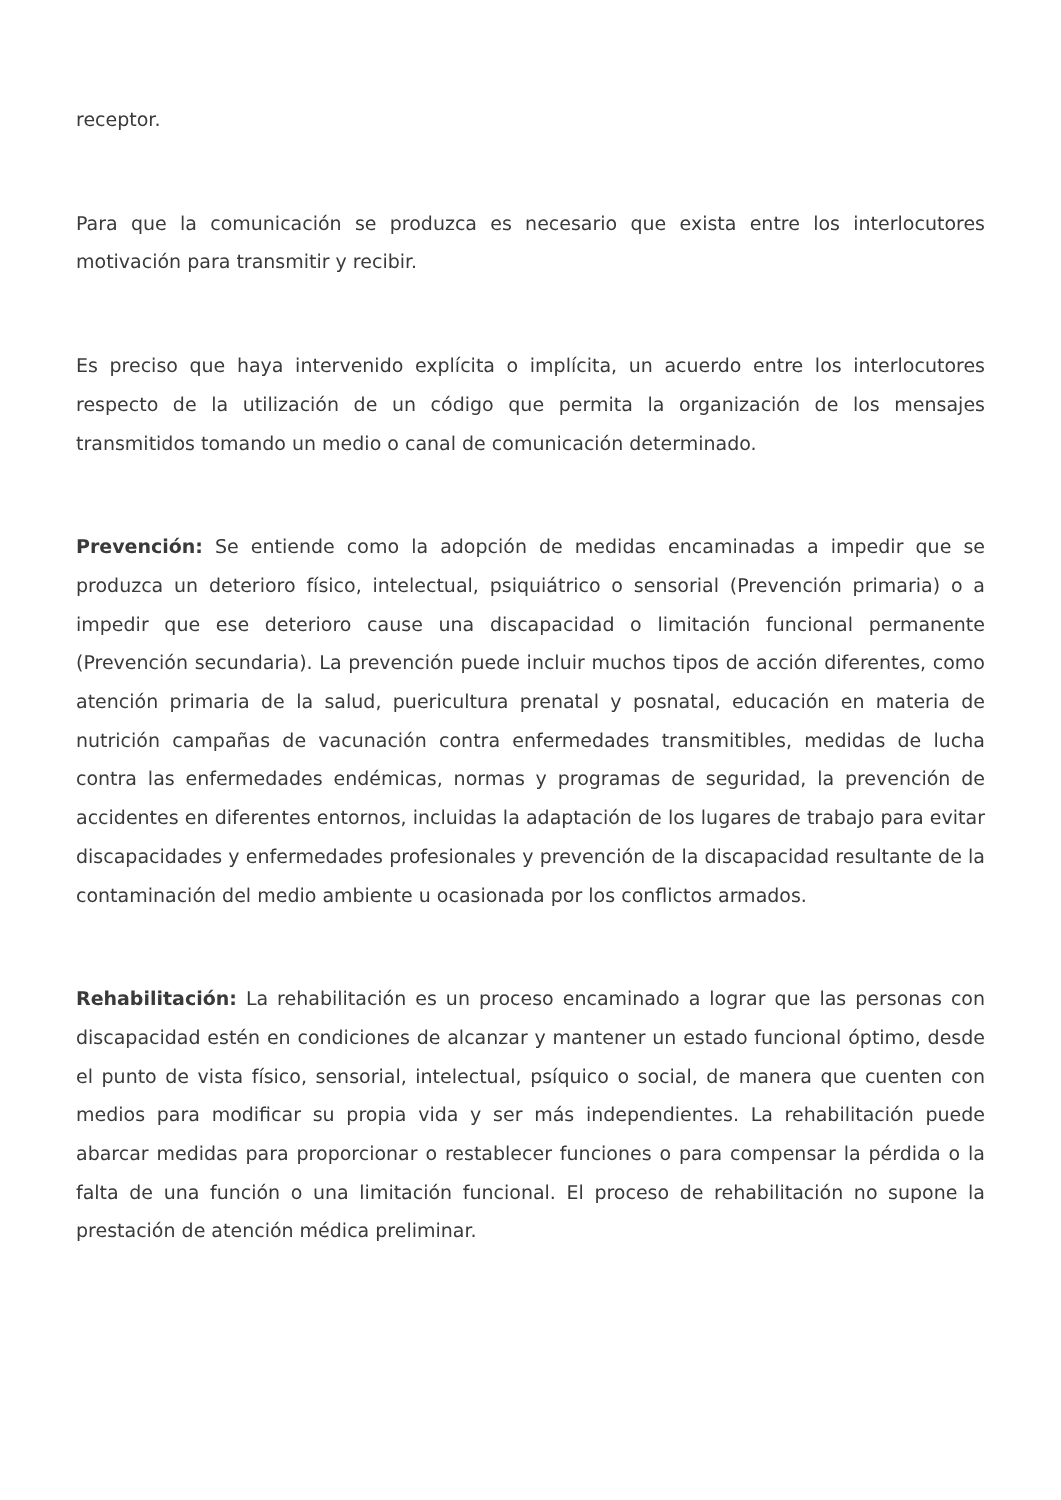receptor.
Para que la comunicación se produzca es necesario que exista entre los interlocutores motivación para transmitir y recibir.
Es preciso que haya intervenido explícita o implícita, un acuerdo entre los interlocutores respecto de la utilización de un código que permita la organización de los mensajes transmitidos tomando un medio o canal de comunicación determinado.
Prevención: Se entiende como la adopción de medidas encaminadas a impedir que se produzca un deterioro físico, intelectual, psiquiátrico o sensorial (Prevención primaria) o a impedir que ese deterioro cause una discapacidad o limitación funcional permanente (Prevención secundaria). La prevención puede incluir muchos tipos de acción diferentes, como atención primaria de la salud, puericultura prenatal y posnatal, educación en materia de nutrición campañas de vacunación contra enfermedades transmitibles, medidas de lucha contra las enfermedades endémicas, normas y programas de seguridad, la prevención de accidentes en diferentes entornos, incluidas la adaptación de los lugares de trabajo para evitar discapacidades y enfermedades profesionales y prevención de la discapacidad resultante de la contaminación del medio ambiente u ocasionada por los conflictos armados.
Rehabilitación: La rehabilitación es un proceso encaminado a lograr que las personas con discapacidad estén en condiciones de alcanzar y mantener un estado funcional óptimo, desde el punto de vista físico, sensorial, intelectual, psíquico o social, de manera que cuenten con medios para modificar su propia vida y ser más independientes. La rehabilitación puede abarcar medidas para proporcionar o restablecer funciones o para compensar la pérdida o la falta de una función o una limitación funcional. El proceso de rehabilitación no supone la prestación de atención médica preliminar.